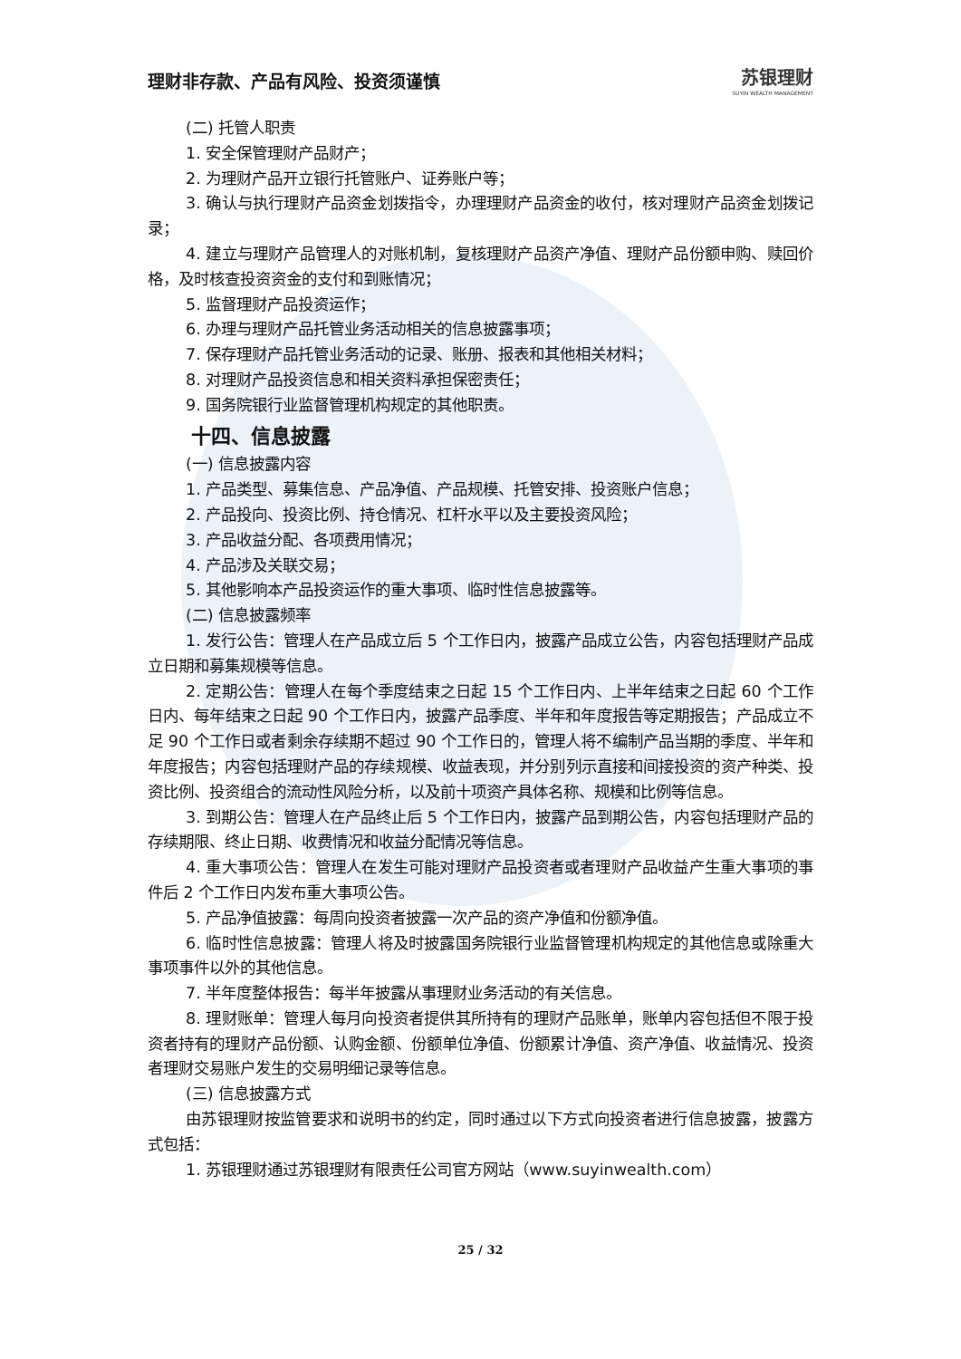理财非存款、产品有风险、投资须谨慎 苏银理财
SUYIN WEALTH MANAGEMENT
(二) 托管人职责
1. 安全保管理财产品财产；
2. 为理财产品开立银行托管账户、证券账户等；
3. 确认与执行理财产品资金划拨指令，办理理财产品资金的收付，核对理财产品资金划拨记录；
4. 建立与理财产品管理人的对账机制，复核理财产品资产净值、理财产品份额申购、赎回价格，及时核查投资资金的支付和到账情况；
5. 监督理财产品投资运作；
6. 办理与理财产品托管业务活动相关的信息披露事项；
7. 保存理财产品托管业务活动的记录、账册、报表和其他相关材料；
8. 对理财产品投资信息和相关资料承担保密责任；
9. 国务院银行业监督管理机构规定的其他职责。
十四、信息披露
(一) 信息披露内容
1. 产品类型、募集信息、产品净值、产品规模、托管安排、投资账户信息；
2. 产品投向、投资比例、持仓情况、杠杆水平以及主要投资风险；
3. 产品收益分配、各项费用情况；
4. 产品涉及关联交易；
5. 其他影响本产品投资运作的重大事项、临时性信息披露等。
(二) 信息披露频率
1. 发行公告：管理人在产品成立后 5 个工作日内，披露产品成立公告，内容包括理财产品成立日期和募集规模等信息。
2. 定期公告：管理人在每个季度结束之日起 15 个工作日内、上半年结束之日起 60 个工作日内、每年结束之日起 90 个工作日内，披露产品季度、半年和年度报告等定期报告；产品成立不足 90 个工作日或者剩余存续期不超过 90 个工作日的，管理人将不编制产品当期的季度、半年和年度报告；内容包括理财产品的存续规模、收益表现，并分别列示直接和间接投资的资产种类、投资比例、投资组合的流动性风险分析，以及前十项资产具体名称、规模和比例等信息。
3. 到期公告：管理人在产品终止后 5 个工作日内，披露产品到期公告，内容包括理财产品的存续期限、终止日期、收费情况和收益分配情况等信息。
4. 重大事项公告：管理人在发生可能对理财产品投资者或者理财产品收益产生重大事项的事件后 2 个工作日内发布重大事项公告。
5. 产品净值披露：每周向投资者披露一次产品的资产净值和份额净值。
6. 临时性信息披露：管理人将及时披露国务院银行业监督管理机构规定的其他信息或除重大事项事件以外的其他信息。
7. 半年度整体报告：每半年披露从事理财业务活动的有关信息。
8. 理财账单：管理人每月向投资者提供其所持有的理财产品账单，账单内容包括但不限于投资者持有的理财产品份额、认购金额、份额单位净值、份额累计净值、资产净值、收益情况、投资者理财交易账户发生的交易明细记录等信息。
(三) 信息披露方式
由苏银理财按监管要求和说明书的约定，同时通过以下方式向投资者进行信息披露，披露方式包括：
1. 苏银理财通过苏银理财有限责任公司官方网站（www.suyinwealth.com）
25 / 32